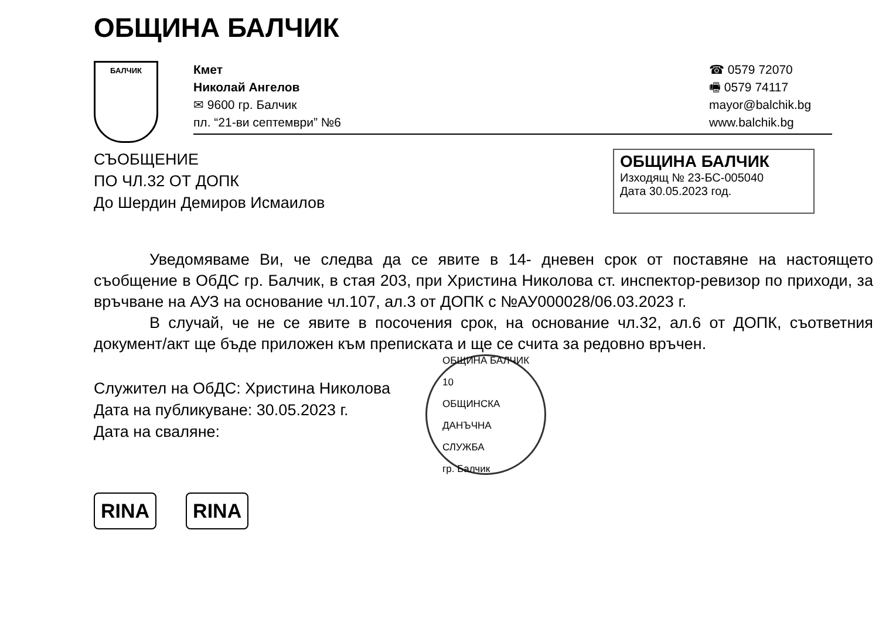ОБЩИНА БАЛЧИК
БАЛЧИК
Кмет
Николай Ангелов
✉ 9600 гр. Балчик
пл. “21-ви септември” №6
☎ 0579 72070
🖷 0579 74117
mayor@balchik.bg
www.balchik.bg
СЪОБЩЕНИЕ
ПО ЧЛ.32 ОТ ДОПК
До Шердин Демиров Исмаилов
ОБЩИНА БАЛЧИК
Изходящ № 23-БС-005040
Дата 30.05.2023 год.
Уведомяваме Ви, че следва да се явите в 14- дневен срок от поставяне на настоящето съобщение в ОбДС гр. Балчик, в стая 203, при Христина Николова ст. инспектор-ревизор по приходи, за връчване на АУЗ на основание чл.107, ал.3 от ДОПК с №АУ000028/06.03.2023 г.
В случай, че не се явите в посочения срок, на основание чл.32, ал.6 от ДОПК, съответния документ/акт ще бъде приложен към преписката и ще се счита за редовно връчен.
Служител на ОбДС: Христина Николова
Дата на публикуване: 30.05.2023 г.
Дата на сваляне:
ОБЩИНА БАЛЧИК
10
ОБЩИНСКА
ДАНЪЧНА
СЛУЖБА
гр. Балчик
RINA RINA